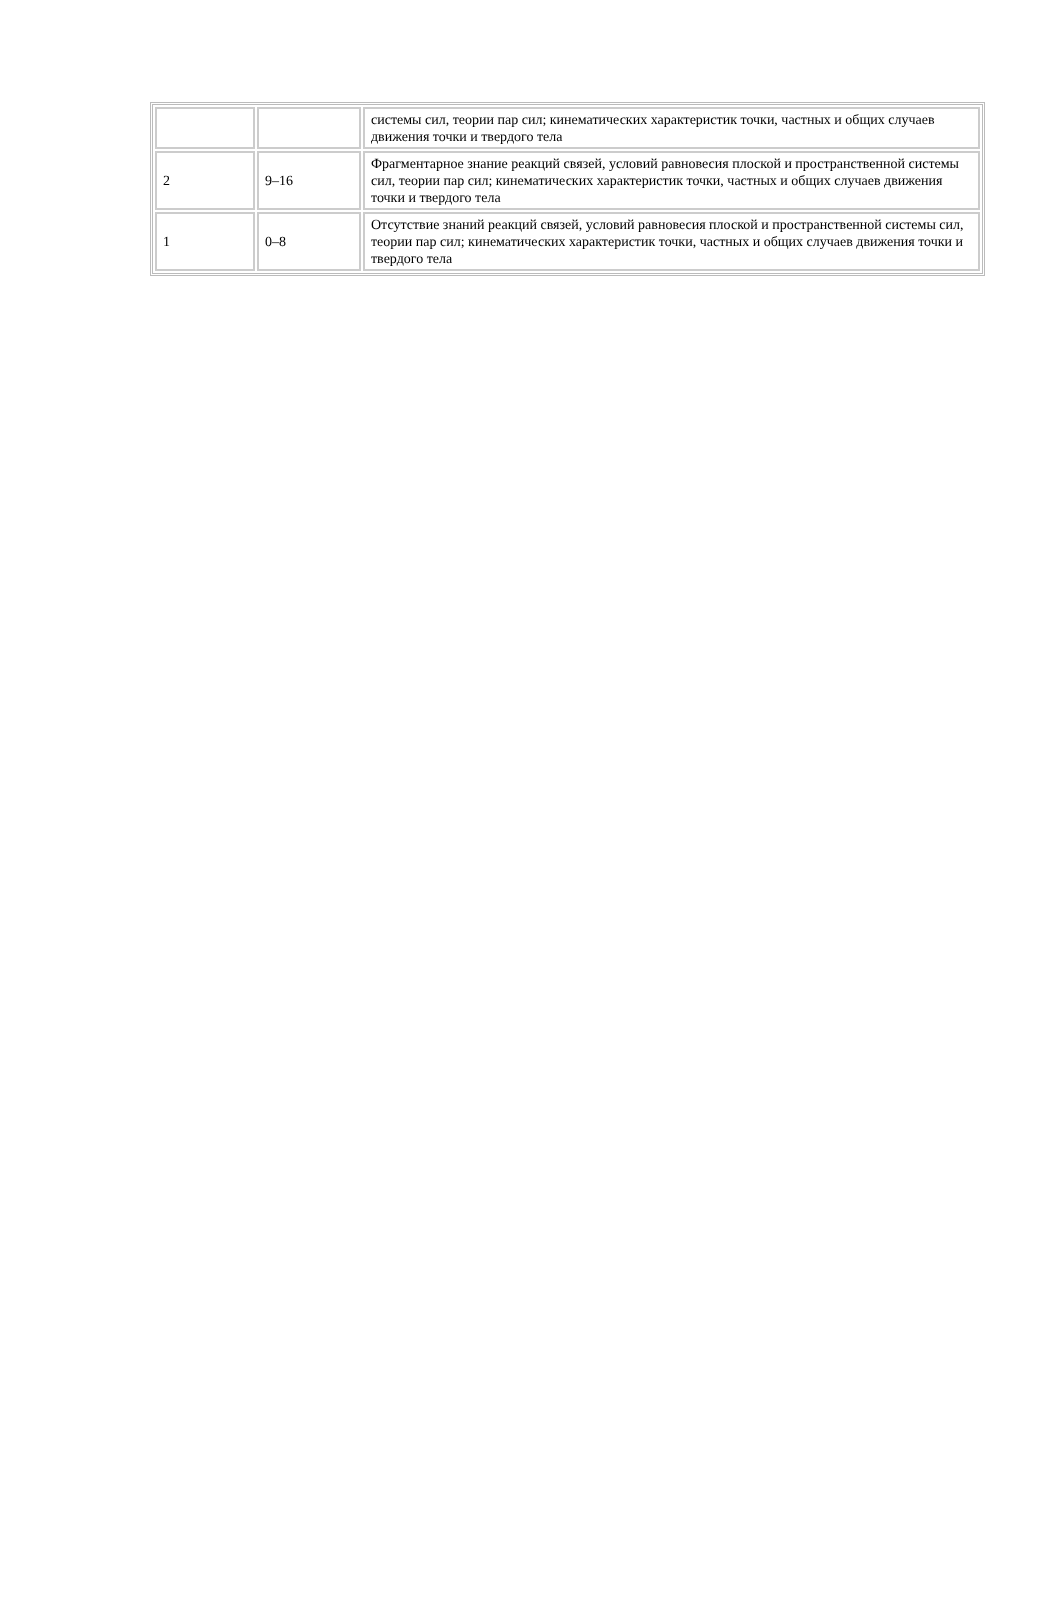| | | системы сил, теории пар сил; кинематических характеристик точки, частных и общих случаев движения точки и твердого тела |
| 2 | 9–16 | Фрагментарное знание реакций связей, условий равновесия плоской и пространственной системы сил, теории пар сил; кинематических характеристик точки, частных и общих случаев движения точки и твердого тела |
| 1 | 0–8 | Отсутствие знаний реакций связей, условий равновесия плоской и пространственной системы сил, теории пар сил; кинематических характеристик точки, частных и общих случаев движения точки и твердого тела |